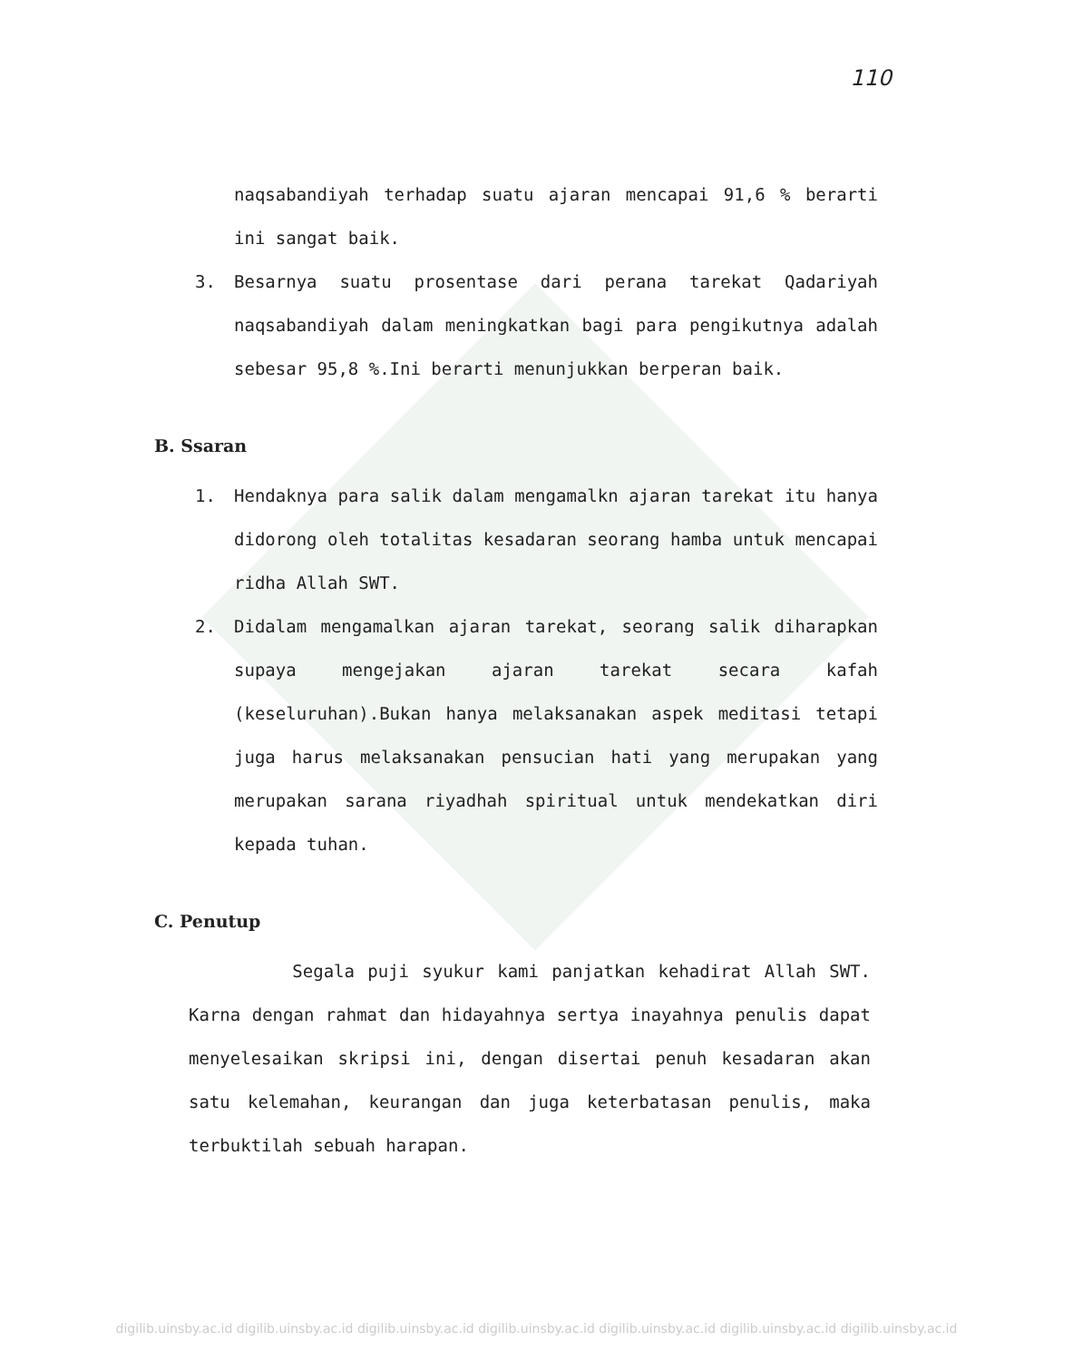110
naqsabandiyah terhadap suatu ajaran mencapai 91,6 % berarti ini sangat baik.
3. Besarnya suatu prosentase dari perana tarekat Qadariyah naqsabandiyah dalam meningkatkan bagi para pengikutnya adalah sebesar 95,8 %.Ini berarti menunjukkan berperan baik.
B. Ssaran
1. Hendaknya para salik dalam mengamalkn ajaran tarekat itu hanya didorong oleh totalitas kesadaran seorang hamba untuk mencapai ridha Allah SWT.
2. Didalam mengamalkan ajaran tarekat, seorang salik diharapkan supaya mengejakan ajaran tarekat secara kafah (keseluruhan).Bukan hanya melaksanakan aspek meditasi tetapi juga harus melaksanakan pensucian hati yang merupakan yang merupakan sarana riyadhah spiritual untuk mendekatkan diri kepada tuhan.
C. Penutup
Segala puji syukur kami panjatkan kehadirat Allah SWT. Karna dengan rahmat dan hidayahnya sertya inayahnya penulis dapat menyelesaikan skripsi ini, dengan disertai penuh kesadaran akan satu kelemahan, keurangan dan juga keterbatasan penulis, maka terbuktilah sebuah harapan.
digilib.uinsby.ac.id digilib.uinsby.ac.id digilib.uinsby.ac.id digilib.uinsby.ac.id digilib.uinsby.ac.id digilib.uinsby.ac.id digilib.uinsby.ac.id